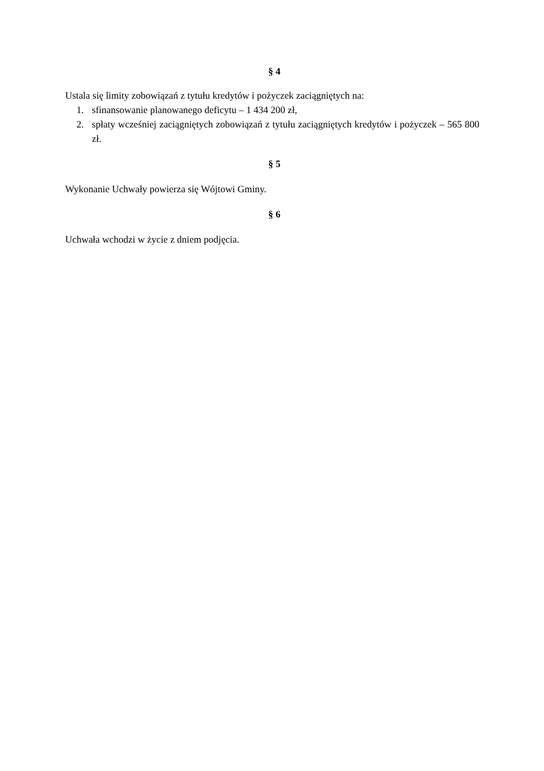§ 4
Ustala się limity zobowiązań z tytułu kredytów i pożyczek zaciągniętych na:
1. sfinansowanie planowanego deficytu – 1 434 200 zł,
2. spłaty wcześniej zaciągniętych zobowiązań z tytułu zaciągniętych kredytów i pożyczek – 565 800 zł.
§ 5
Wykonanie Uchwały powierza się Wójtowi Gminy.
§ 6
Uchwała wchodzi w życie z dniem podjęcia.